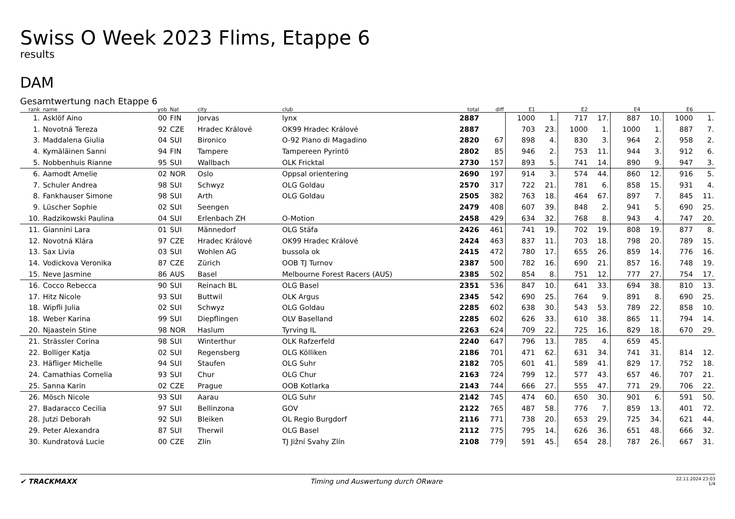Swiss O Week 2023 Flims, Etappe 6
results
DAM
Gesamtwertung nach Etappe 6
| rank | name | yob | Nat | city | club | total | diff | E1 | | E2 | | E4 | | E6 | |
| --- | --- | --- | --- | --- | --- | --- | --- | --- | --- | --- | --- | --- | --- | --- | --- |
| 1. | Asklöf Aino | 00 | FIN | Jorvas | lynx | 2887 | | 1000 | 1. | 717 | 17. | 887 | 10. | 1000 | 1. |
| 1. | Novotná Tereza | 92 | CZE | Hradec Králové | OK99 Hradec Králové | 2887 | | 703 | 23. | 1000 | 1. | 1000 | 1. | 887 | 7. |
| 3. | Maddalena Giulia | 04 | SUI | Bironico | O-92 Piano di Magadino | 2820 | 67 | 898 | 4. | 830 | 3. | 964 | 2. | 958 | 2. |
| 4. | Kymäläinen Sanni | 94 | FIN | Tampere | Tampereen Pyrintö | 2802 | 85 | 946 | 2. | 753 | 11. | 944 | 3. | 912 | 6. |
| 5. | Nobbenhuis Rianne | 95 | SUI | Wallbach | OLK Fricktal | 2730 | 157 | 893 | 5. | 741 | 14. | 890 | 9. | 947 | 3. |
| 6. | Aamodt Amelie | 02 | NOR | Oslo | Oppsal orientering | 2690 | 197 | 914 | 3. | 574 | 44. | 860 | 12. | 916 | 5. |
| 7. | Schuler Andrea | 98 | SUI | Schwyz | OLG Goldau | 2570 | 317 | 722 | 21. | 781 | 6. | 858 | 15. | 931 | 4. |
| 8. | Fankhauser Simone | 98 | SUI | Arth | OLG Goldau | 2505 | 382 | 763 | 18. | 464 | 67. | 897 | 7. | 845 | 11. |
| 9. | Lüscher Sophie | 02 | SUI | Seengen | | 2479 | 408 | 607 | 39. | 848 | 2. | 941 | 5. | 690 | 25. |
| 10. | Radzikowski Paulina | 04 | SUI | Erlenbach ZH | O-Motion | 2458 | 429 | 634 | 32. | 768 | 8. | 943 | 4. | 747 | 20. |
| 11. | Giannini Lara | 01 | SUI | Männedorf | OLG Stäfa | 2426 | 461 | 741 | 19. | 702 | 19. | 808 | 19. | 877 | 8. |
| 12. | Novotná Klára | 97 | CZE | Hradec Králové | OK99 Hradec Králové | 2424 | 463 | 837 | 11. | 703 | 18. | 798 | 20. | 789 | 15. |
| 13. | Sax Livia | 03 | SUI | Wohlen AG | bussola ok | 2415 | 472 | 780 | 17. | 655 | 26. | 859 | 14. | 776 | 16. |
| 14. | Vodickova Veronika | 87 | CZE | Zürich | OOB TJ Turnov | 2387 | 500 | 782 | 16. | 690 | 21. | 857 | 16. | 748 | 19. |
| 15. | Neve Jasmine | 86 | AUS | Basel | Melbourne Forest Racers (AUS) | 2385 | 502 | 854 | 8. | 751 | 12. | 777 | 27. | 754 | 17. |
| 16. | Cocco Rebecca | 90 | SUI | Reinach BL | OLG Basel | 2351 | 536 | 847 | 10. | 641 | 33. | 694 | 38. | 810 | 13. |
| 17. | Hitz Nicole | 93 | SUI | Buttwil | OLK Argus | 2345 | 542 | 690 | 25. | 764 | 9. | 891 | 8. | 690 | 25. |
| 18. | Wipfli Julia | 02 | SUI | Schwyz | OLG Goldau | 2285 | 602 | 638 | 30. | 543 | 53. | 789 | 22. | 858 | 10. |
| 18. | Weber Karina | 99 | SUI | Diepflingen | OLV Baselland | 2285 | 602 | 626 | 33. | 610 | 38. | 865 | 11. | 794 | 14. |
| 20. | Njaastein Stine | 98 | NOR | Haslum | Tyrving IL | 2263 | 624 | 709 | 22. | 725 | 16. | 829 | 18. | 670 | 29. |
| 21. | Strässler Corina | 98 | SUI | Winterthur | OLK Rafzerfeld | 2240 | 647 | 796 | 13. | 785 | 4. | 659 | 45. | | |
| 22. | Bolliger Katja | 02 | SUI | Regensberg | OLG Kölliken | 2186 | 701 | 471 | 62. | 631 | 34. | 741 | 31. | 814 | 12. |
| 23. | Häfliger Michelle | 94 | SUI | Staufen | OLG Suhr | 2182 | 705 | 601 | 41. | 589 | 41. | 829 | 17. | 752 | 18. |
| 24. | Camathias Cornelia | 93 | SUI | Chur | OLG Chur | 2163 | 724 | 799 | 12. | 577 | 43. | 657 | 46. | 707 | 21. |
| 25. | Sanna Karin | 02 | CZE | Prague | OOB Kotlarka | 2143 | 744 | 666 | 27. | 555 | 47. | 771 | 29. | 706 | 22. |
| 26. | Mösch Nicole | 93 | SUI | Aarau | OLG Suhr | 2142 | 745 | 474 | 60. | 650 | 30. | 901 | 6. | 591 | 50. |
| 27. | Badaracco Cecilia | 97 | SUI | Bellinzona | GOV | 2122 | 765 | 487 | 58. | 776 | 7. | 859 | 13. | 401 | 72. |
| 28. | Jutzi Deborah | 92 | SUI | Bleiken | OL Regio Burgdorf | 2116 | 771 | 738 | 20. | 653 | 29. | 725 | 34. | 621 | 44. |
| 29. | Peter Alexandra | 87 | SUI | Therwil | OLG Basel | 2112 | 775 | 795 | 14. | 626 | 36. | 651 | 48. | 666 | 32. |
| 30. | Kundratová Lucie | 00 | CZE | Zlín | TJ Jižní Svahy Zlín | 2108 | 779 | 591 | 45. | 654 | 28. | 787 | 26. | 667 | 31. |
✔ TRACKMAXX
Timing und Auswertung durch ORware
22.11.2024 23:03
1/4